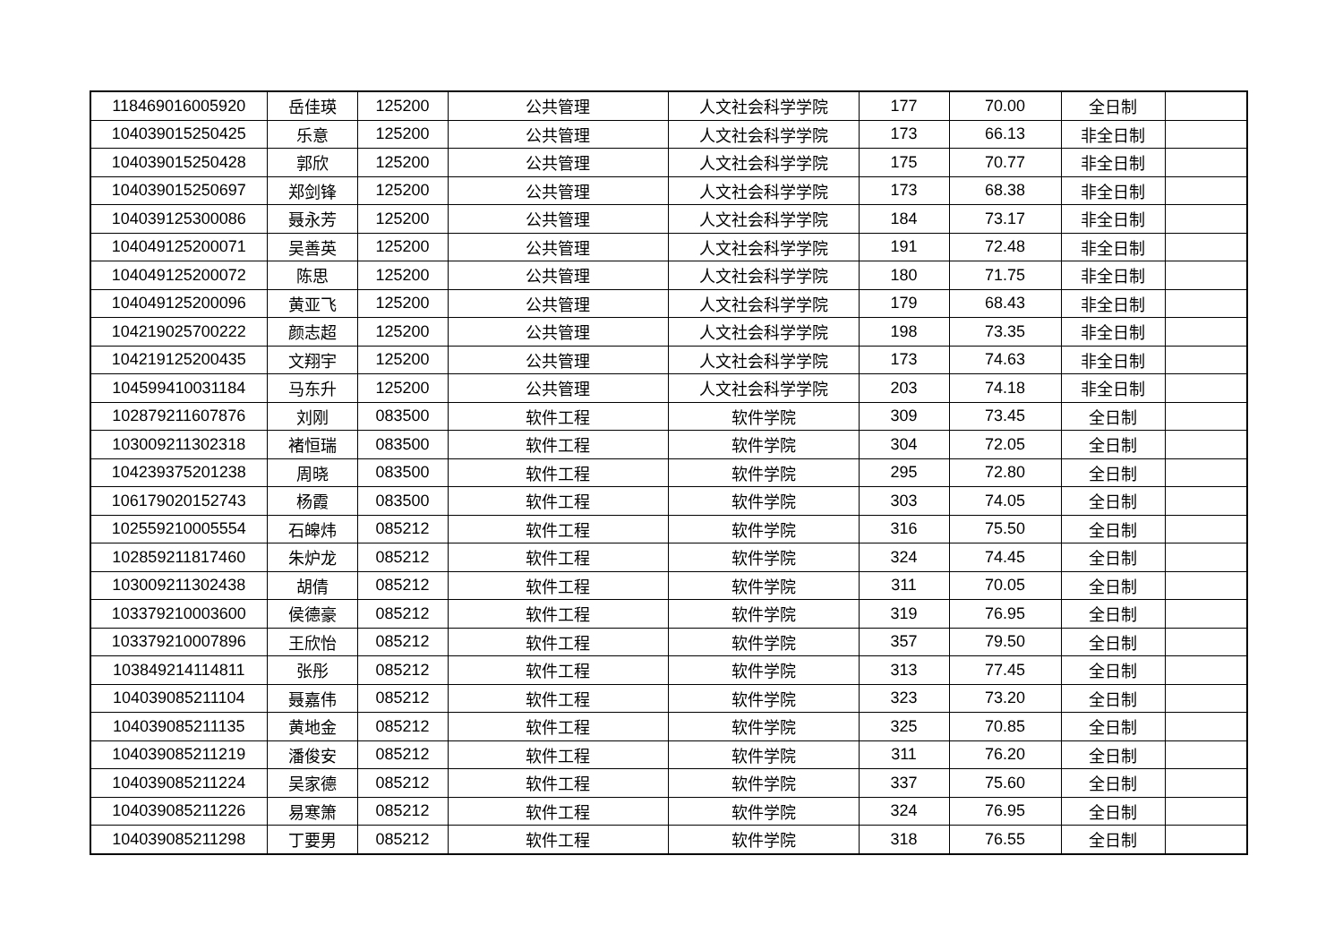| 118469016005920 | 岳佳瑛 | 125200 | 公共管理 | 人文社会科学学院 | 177 | 70.00 | 全日制 | |
| 104039015250425 | 乐意 | 125200 | 公共管理 | 人文社会科学学院 | 173 | 66.13 | 非全日制 | |
| 104039015250428 | 郭欣 | 125200 | 公共管理 | 人文社会科学学院 | 175 | 70.77 | 非全日制 | |
| 104039015250697 | 郑剑锋 | 125200 | 公共管理 | 人文社会科学学院 | 173 | 68.38 | 非全日制 | |
| 104039125300086 | 聂永芳 | 125200 | 公共管理 | 人文社会科学学院 | 184 | 73.17 | 非全日制 | |
| 104049125200071 | 吴善英 | 125200 | 公共管理 | 人文社会科学学院 | 191 | 72.48 | 非全日制 | |
| 104049125200072 | 陈思 | 125200 | 公共管理 | 人文社会科学学院 | 180 | 71.75 | 非全日制 | |
| 104049125200096 | 黄亚飞 | 125200 | 公共管理 | 人文社会科学学院 | 179 | 68.43 | 非全日制 | |
| 104219025700222 | 颜志超 | 125200 | 公共管理 | 人文社会科学学院 | 198 | 73.35 | 非全日制 | |
| 104219125200435 | 文翔宇 | 125200 | 公共管理 | 人文社会科学学院 | 173 | 74.63 | 非全日制 | |
| 104599410031184 | 马东升 | 125200 | 公共管理 | 人文社会科学学院 | 203 | 74.18 | 非全日制 | |
| 102879211607876 | 刘刚 | 083500 | 软件工程 | 软件学院 | 309 | 73.45 | 全日制 | |
| 103009211302318 | 褚恒瑞 | 083500 | 软件工程 | 软件学院 | 304 | 72.05 | 全日制 | |
| 104239375201238 | 周晓 | 083500 | 软件工程 | 软件学院 | 295 | 72.80 | 全日制 | |
| 106179020152743 | 杨霞 | 083500 | 软件工程 | 软件学院 | 303 | 74.05 | 全日制 | |
| 102559210005554 | 石皞炜 | 085212 | 软件工程 | 软件学院 | 316 | 75.50 | 全日制 | |
| 102859211817460 | 朱炉龙 | 085212 | 软件工程 | 软件学院 | 324 | 74.45 | 全日制 | |
| 103009211302438 | 胡倩 | 085212 | 软件工程 | 软件学院 | 311 | 70.05 | 全日制 | |
| 103379210003600 | 侯德豪 | 085212 | 软件工程 | 软件学院 | 319 | 76.95 | 全日制 | |
| 103379210007896 | 王欣怡 | 085212 | 软件工程 | 软件学院 | 357 | 79.50 | 全日制 | |
| 103849214114811 | 张彤 | 085212 | 软件工程 | 软件学院 | 313 | 77.45 | 全日制 | |
| 104039085211104 | 聂嘉伟 | 085212 | 软件工程 | 软件学院 | 323 | 73.20 | 全日制 | |
| 104039085211135 | 黄地金 | 085212 | 软件工程 | 软件学院 | 325 | 70.85 | 全日制 | |
| 104039085211219 | 潘俊安 | 085212 | 软件工程 | 软件学院 | 311 | 76.20 | 全日制 | |
| 104039085211224 | 吴家德 | 085212 | 软件工程 | 软件学院 | 337 | 75.60 | 全日制 | |
| 104039085211226 | 易寒箫 | 085212 | 软件工程 | 软件学院 | 324 | 76.95 | 全日制 | |
| 104039085211298 | 丁要男 | 085212 | 软件工程 | 软件学院 | 318 | 76.55 | 全日制 | |